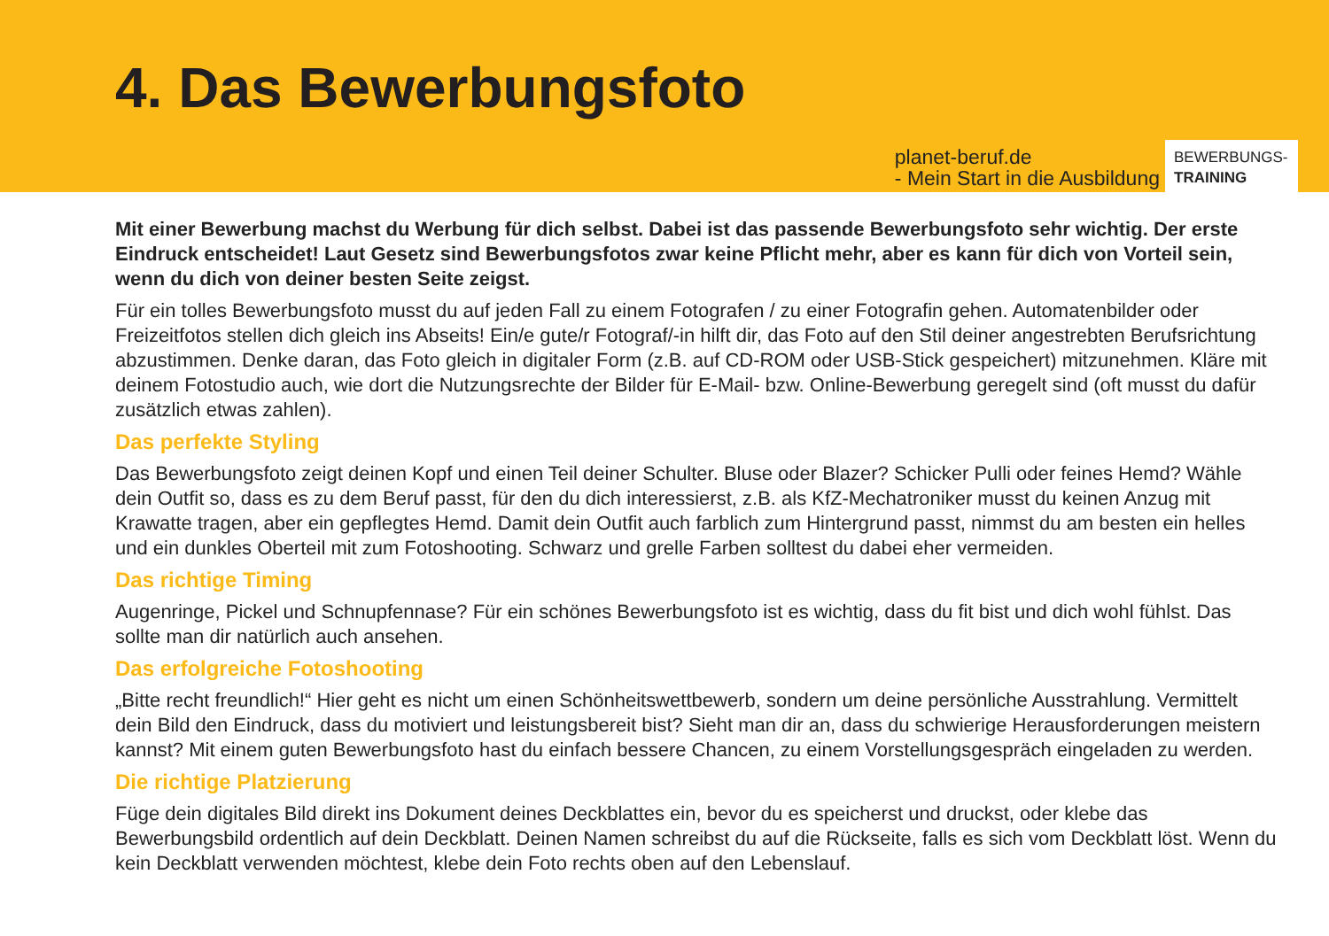4. Das Bewerbungsfoto
planet-beruf.de
- Mein Start in die Ausbildung
BEWERBUNGS-
TRAINING
Mit einer Bewerbung machst du Werbung für dich selbst. Dabei ist das passende Bewerbungsfoto sehr wichtig. Der erste Eindruck entscheidet! Laut Gesetz sind Bewerbungsfotos zwar keine Pflicht mehr, aber es kann für dich von Vorteil sein, wenn du dich von deiner besten Seite zeigst.
Für ein tolles Bewerbungsfoto musst du auf jeden Fall zu einem Fotografen / zu einer Fotografin gehen. Automatenbilder oder Freizeitfotos stellen dich gleich ins Abseits! Ein/e gute/r Fotograf/-in hilft dir, das Foto auf den Stil deiner angestrebten Berufsrichtung abzustimmen. Denke daran, das Foto gleich in digitaler Form (z.B. auf CD-ROM oder USB-Stick gespeichert) mitzunehmen. Kläre mit deinem Fotostudio auch, wie dort die Nutzungsrechte der Bilder für E-Mail- bzw. Online-Bewerbung geregelt sind (oft musst du dafür zusätzlich etwas zahlen).
Das perfekte Styling
Das Bewerbungsfoto zeigt deinen Kopf und einen Teil deiner Schulter. Bluse oder Blazer? Schicker Pulli oder feines Hemd? Wähle dein Outfit so, dass es zu dem Beruf passt, für den du dich interessierst, z.B. als KfZ-Mechatroniker musst du keinen Anzug mit Krawatte tragen, aber ein gepflegtes Hemd. Damit dein Outfit auch farblich zum Hintergrund passt, nimmst du am besten ein helles und ein dunkles Oberteil mit zum Fotoshooting. Schwarz und grelle Farben solltest du dabei eher vermeiden.
Das richtige Timing
Augenringe, Pickel und Schnupfennase? Für ein schönes Bewerbungsfoto ist es wichtig, dass du fit bist und dich wohl fühlst. Das sollte man dir natürlich auch ansehen.
Das erfolgreiche Fotoshooting
„Bitte recht freundlich!“ Hier geht es nicht um einen Schönheitswettbewerb, sondern um deine persönliche Ausstrahlung. Vermittelt dein Bild den Eindruck, dass du motiviert und leistungsbereit bist? Sieht man dir an, dass du schwierige Herausforderungen meistern kannst? Mit einem guten Bewerbungsfoto hast du einfach bessere Chancen, zu einem Vorstellungsgespräch eingeladen zu werden.
Die richtige Platzierung
Füge dein digitales Bild direkt ins Dokument deines Deckblattes ein, bevor du es speicherst und druckst, oder klebe das Bewerbungsbild ordentlich auf dein Deckblatt. Deinen Namen schreibst du auf die Rückseite, falls es sich vom Deckblatt löst. Wenn du kein Deckblatt verwenden möchtest, klebe dein Foto rechts oben auf den Lebenslauf.